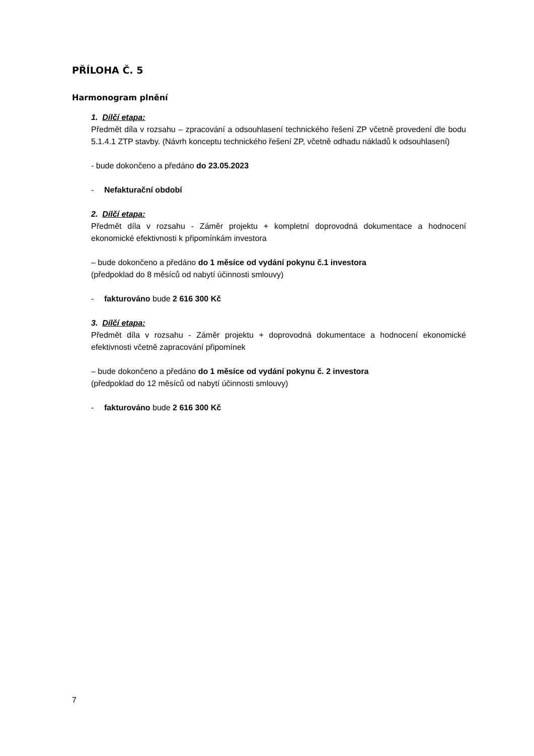PŘÍLOHA Č. 5
Harmonogram plnění
1. Dílčí etapa:
Předmět díla v rozsahu – zpracování a odsouhlasení technického řešení ZP včetně provedení dle bodu 5.1.4.1 ZTP stavby. (Návrh konceptu technického řešení ZP, včetně odhadu nákladů k odsouhlasení)
- bude dokončeno a předáno do 23.05.2023
- Nefakturační období
2. Dílčí etapa:
Předmět díla v rozsahu - Záměr projektu + kompletní doprovodná dokumentace a hodnocení ekonomické efektivnosti k připomínkám investora
– bude dokončeno a předáno do 1 měsíce od vydání pokynu č.1 investora
(předpoklad do 8 měsíců od nabytí účinnosti smlouvy)
- fakturováno bude 2 616 300 Kč
3. Dílčí etapa:
Předmět díla v rozsahu - Záměr projektu + doprovodná dokumentace a hodnocení ekonomické efektivnosti včetně zapracování připomínek
– bude dokončeno a předáno do 1 měsíce od vydání pokynu č. 2 investora
(předpoklad do 12 měsíců od nabytí účinnosti smlouvy)
- fakturováno bude 2 616 300 Kč
7